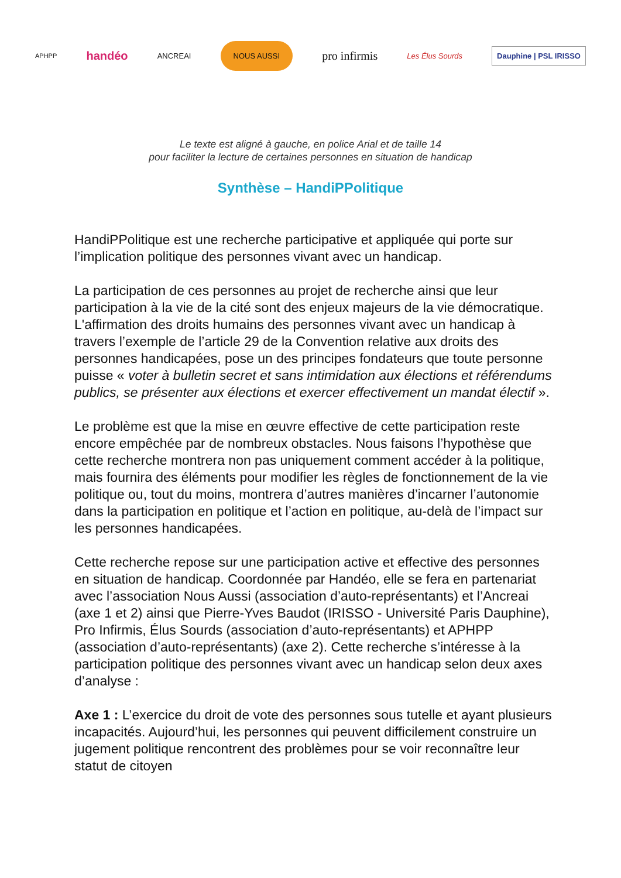APHPP handéo ANCREAI NOUS AUSSI pro infirmis Les Élus Sourds Dauphine | PSL IRISSO
Le texte est aligné à gauche, en police Arial et de taille 14
pour faciliter la lecture de certaines personnes en situation de handicap
Synthèse – HandiPPolitique
HandiPPolitique est une recherche participative et appliquée qui porte sur l’implication politique des personnes vivant avec un handicap.
La participation de ces personnes au projet de recherche ainsi que leur participation à la vie de la cité sont des enjeux majeurs de la vie démocratique. L'affirmation des droits humains des personnes vivant avec un handicap à travers l’exemple de l’article 29 de la Convention relative aux droits des personnes handicapées, pose un des principes fondateurs que toute personne puisse « voter à bulletin secret et sans intimidation aux élections et référendums publics, se présenter aux élections et exercer effectivement un mandat électif ».
Le problème est que la mise en œuvre effective de cette participation reste encore empêchée par de nombreux obstacles. Nous faisons l’hypothèse que cette recherche montrera non pas uniquement comment accéder à la politique, mais fournira des éléments pour modifier les règles de fonctionnement de la vie politique ou, tout du moins, montrera d’autres manières d’incarner l’autonomie dans la participation en politique et l’action en politique, au-delà de l’impact sur les personnes handicapées.
Cette recherche repose sur une participation active et effective des personnes en situation de handicap. Coordonnée par Handéo, elle se fera en partenariat avec l’association Nous Aussi (association d’auto-représentants) et l’Ancreai (axe 1 et 2) ainsi que Pierre-Yves Baudot (IRISSO - Université Paris Dauphine), Pro Infirmis, Élus Sourds (association d’auto-représentants) et APHPP (association d’auto-représentants) (axe 2). Cette recherche s’intéresse à la participation politique des personnes vivant avec un handicap selon deux axes d’analyse :
Axe 1 : L’exercice du droit de vote des personnes sous tutelle et ayant plusieurs incapacités. Aujourd’hui, les personnes qui peuvent difficilement construire un jugement politique rencontrent des problèmes pour se voir reconnaître leur statut de citoyen